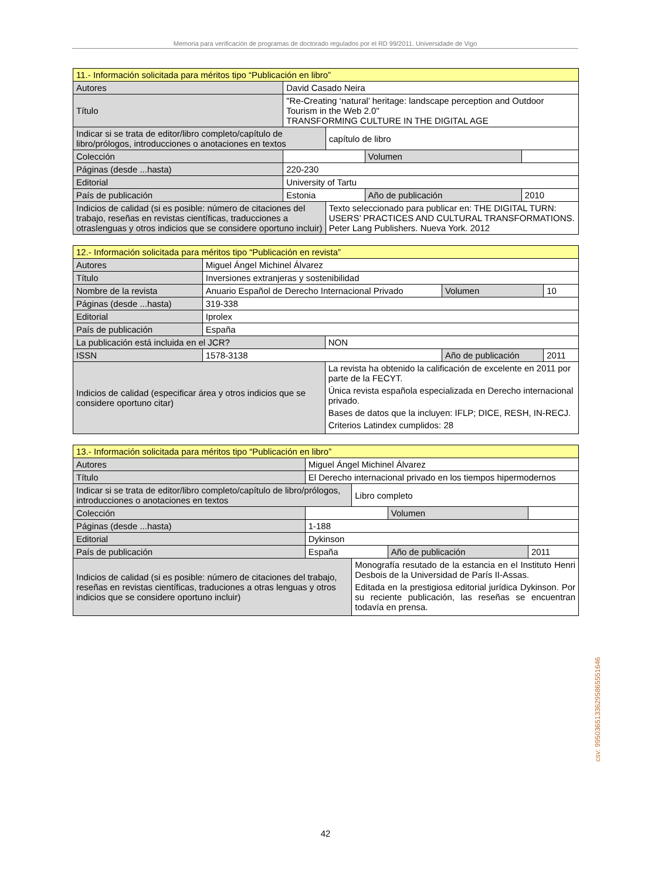Memoria para verificación de programas de doctorado regulados por el RD 99/2011. Universidade de Vigo
| 11.- Información solicitada para méritos tipo “Publicación en libro” | | | | | |
| Autores | David Casado Neira | | | | |
| Título | "Re-Creating ‘natural’ heritage: landscape perception and Outdoor Tourism in the Web 2.0" TRANSFORMING CULTURE IN THE DIGITAL AGE | | | | |
| Indicar si se trata de editor/libro completo/capítulo de libro/prólogos, introducciones o anotaciones en textos | | | capítulo de libro | | |
| Colección | | | | Volumen | |
| Páginas (desde ...hasta) | | 220-230 | | | |
| Editorial | | University of Tartu | | | |
| País de publicación | | Estonia | | Año de publicación | 2010 |
| Indicios de calidad (si es posible: número de citaciones del trabajo, reseñas en revistas científicas, traducciones a otraslenguas y otros indicios que se considere oportuno incluir) | | | Texto seleccionado para publicar en: THE DIGITAL TURN: USERS’ PRACTICES AND CULTURAL TRANSFORMATIONS. Peter Lang Publishers. Nueva York. 2012 | | |
| 12.- Información solicitada para méritos tipo “Publicación en revista” | | | | | |
| Autores | Miguel Ángel Michinel Álvarez | | | | |
| Título | Inversiones extranjeras y sostenibilidad | | | | |
| Nombre de la revista | | Anuario Español de Derecho Internacional Privado | | Volumen | 10 |
| Páginas (desde ...hasta) | | 319-338 | | | |
| Editorial | | Iprolex | | | |
| País de publicación | | España | | | |
| La publicación está incluida en el JCR? | | | NON | | |
| ISSN | 1578-3138 | | | Año de publicación | 2011 |
| Indicios de calidad (especificar área y otros indicios que se considere oportuno citar) | | | La revista ha obtenido la calificación de excelente en 2011 por parte de la FECYT. Única revista española especializada en Derecho internacional privado. Bases de datos que la incluyen: IFLP; DICE, RESH, IN-RECJ. Criterios Latindex cumplidos: 28 | | |
| 13.- Información solicitada para méritos tipo “Publicación en libro” | | | | | |
| Autores | Miguel Ángel Michinel Álvarez | | | | |
| Título | El Derecho internacional privado en los tiempos hipermodernos | | | | |
| Indicar si se trata de editor/libro completo/capítulo de libro/prólogos, introducciones o anotaciones en textos | | | Libro completo | | |
| Colección | | | | Volumen | |
| Páginas (desde ...hasta) | | 1-188 | | | |
| Editorial | | Dykinson | | | |
| País de publicación | | España | | Año de publicación | 2011 |
| Indicios de calidad (si es posible: número de citaciones del trabajo, reseñas en revistas científicas, traduciones a otras lenguas y otros indicios que se considere oportuno incluir) | | | Monografía resutado de la estancia en el Instituto Henri Desbois de la Universidad de París II-Assas. Editada en la prestigiosa editorial jurídica Dykinson. Por su reciente publicación, las reseñas se encuentran todavía en prensa. | | |
42
csv: 99503651336295865551646